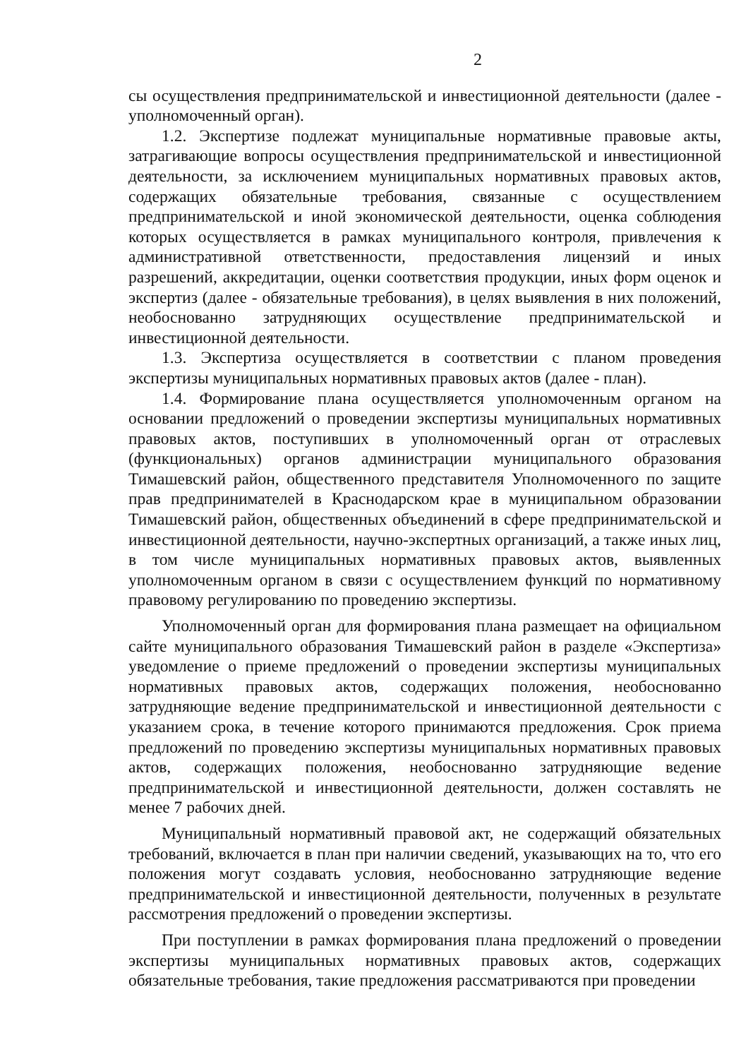2
сы осуществления предпринимательской и инвестиционной деятельности (далее - уполномоченный орган).
1.2. Экспертизе подлежат муниципальные нормативные правовые акты, затрагивающие вопросы осуществления предпринимательской и инвестиционной деятельности, за исключением муниципальных нормативных правовых актов, содержащих обязательные требования, связанные с осуществлением предпринимательской и иной экономической деятельности, оценка соблюдения которых осуществляется в рамках муниципального контроля, привлечения к административной ответственности, предоставления лицензий и иных разрешений, аккредитации, оценки соответствия продукции, иных форм оценок и экспертиз (далее - обязательные требования), в целях выявления в них положений, необоснованно затрудняющих осуществление предпринимательской и инвестиционной деятельности.
1.3. Экспертиза осуществляется в соответствии с планом проведения экспертизы муниципальных нормативных правовых актов (далее - план).
1.4. Формирование плана осуществляется уполномоченным органом на основании предложений о проведении экспертизы муниципальных нормативных правовых актов, поступивших в уполномоченный орган от отраслевых (функциональных) органов администрации муниципального образования Тимашевский район, общественного представителя Уполномоченного по защите прав предпринимателей в Краснодарском крае в муниципальном образовании Тимашевский район, общественных объединений в сфере предпринимательской и инвестиционной деятельности, научно-экспертных организаций, а также иных лиц, в том числе муниципальных нормативных правовых актов, выявленных уполномоченным органом в связи с осуществлением функций по нормативному правовому регулированию по проведению экспертизы.
Уполномоченный орган для формирования плана размещает на официальном сайте муниципального образования Тимашевский район в разделе «Экспертиза» уведомление о приеме предложений о проведении экспертизы муниципальных нормативных правовых актов, содержащих положения, необоснованно затрудняющие ведение предпринимательской и инвестиционной деятельности с указанием срока, в течение которого принимаются предложения. Срок приема предложений по проведению экспертизы муниципальных нормативных правовых актов, содержащих положения, необоснованно затрудняющие ведение предпринимательской и инвестиционной деятельности, должен составлять не менее 7 рабочих дней.
Муниципальный нормативный правовой акт, не содержащий обязательных требований, включается в план при наличии сведений, указывающих на то, что его положения могут создавать условия, необоснованно затрудняющие ведение предпринимательской и инвестиционной деятельности, полученных в результате рассмотрения предложений о проведении экспертизы.
При поступлении в рамках формирования плана предложений о проведении экспертизы муниципальных нормативных правовых актов, содержащих обязательные требования, такие предложения рассматриваются при проведении